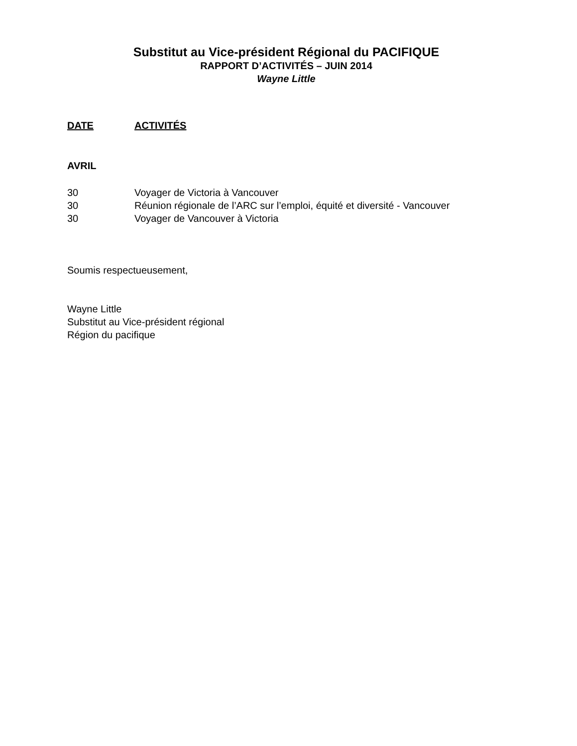Substitut au Vice-président Régional du PACIFIQUE
RAPPORT D’ACTIVITÉS – JUIN 2014
Wayne Little
DATE ACTIVITÉS
AVRIL
30 Voyager de Victoria à Vancouver
30 Réunion régionale de l’ARC sur l’emploi, équité et diversité - Vancouver
30 Voyager de Vancouver à Victoria
Soumis respectueusement,
Wayne Little
Substitut au Vice-président régional
Région du pacifique